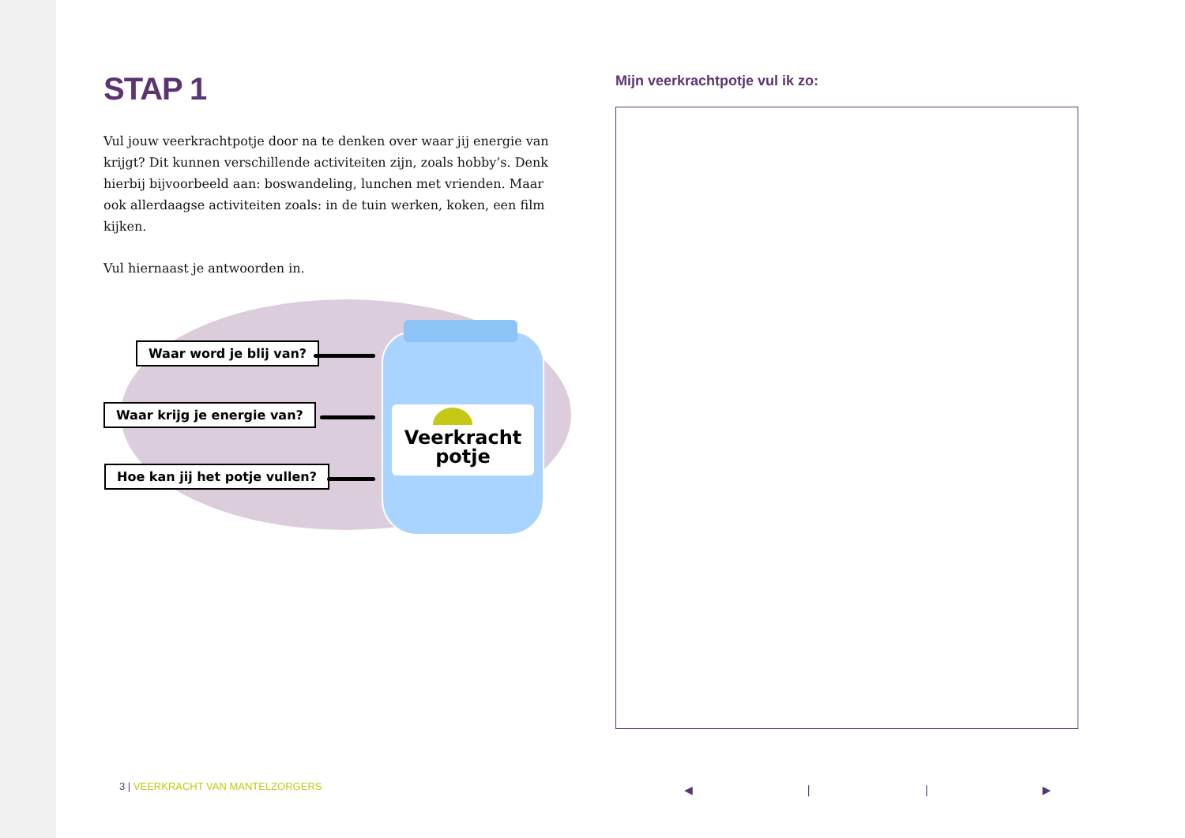STAP 1
Vul jouw veerkrachtpotje door na te denken over waar jij energie van krijgt? Dit kunnen verschillende activiteiten zijn, zoals hobby’s. Denk hierbij bijvoorbeeld aan: boswandeling, lunchen met vrienden. Maar ook allerdaagse activiteiten zoals: in de tuin werken, koken, een film kijken.
Vul hiernaast je antwoorden in.
Waar word je blij van?
Waar krijg je energie van?
Hoe kan jij het potje vullen?
Veerkracht
potje
Mijn veerkrachtpotje vul ik zo:
3 | VEERKRACHT VAN MANTELZORGERS
◀ | | ▶